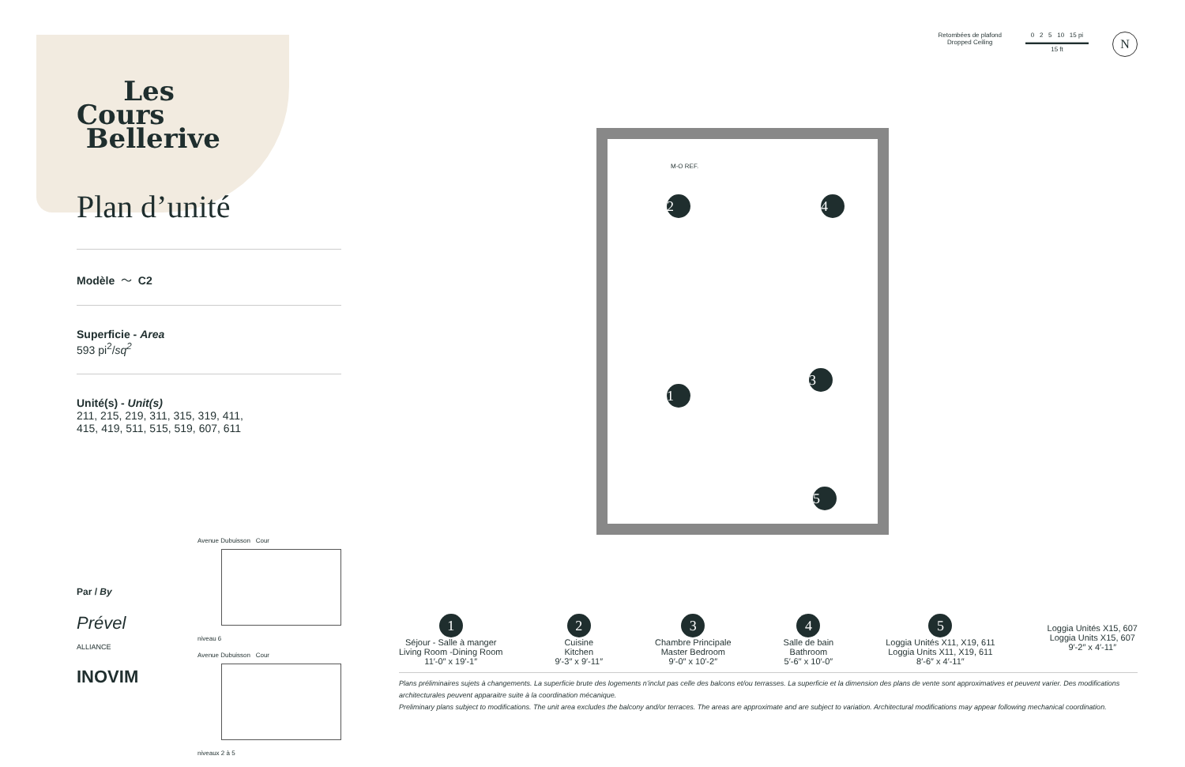Les
Cours
Bellerive
Plan d’unité
Modèle 〜 C2
Superficie - Area
593 pi<sup>2</sup>/sq<sup>2</sup>
Unité(s) - Unit(s)
211, 215, 219, 311, 315, 319, 411,
415, 419, 511, 515, 519, 607, 611
Par / By
Prével
ALLIANCE
INOVIM
Avenue Dubuisson Cour
niveau 6
Avenue Dubuisson Cour
niveaux 2 à 5
Retombées de plafond
Dropped Ceiling
0 2 5 10 15 pi
▬▬▬▬▬▬▬▬▬▬
15 ft
N
2 4
1
3
5
M-O REF.
1
Séjour - Salle à manger
Living Room -Dining Room
11′-0″ x 19′-1″
2
Cuisine
Kitchen
9′-3″ x 9′-11″
3
Chambre Principale
Master Bedroom
9′-0″ x 10′-2″
4
Salle de bain
Bathroom
5′-6′′ x 10′-0″
5
Loggia Unités X11, X19, 611
Loggia Units X11, X19, 611
8′-6″ x 4′-11″
Loggia Unités X15, 607
Loggia Units X15, 607
9′-2″ x 4′-11″
Plans préliminaires sujets à changements. La superficie brute des logements n’inclut pas celle des balcons et/ou terrasses. La superficie et la dimension des plans de vente sont approximatives et peuvent varier. Des modifications architecturales peuvent apparaitre suite à la coordination mécanique.
Preliminary plans subject to modifications. The unit area excludes the balcony and/or terraces. The areas are approximate and are subject to variation. Architectural modifications may appear following mechanical coordination.